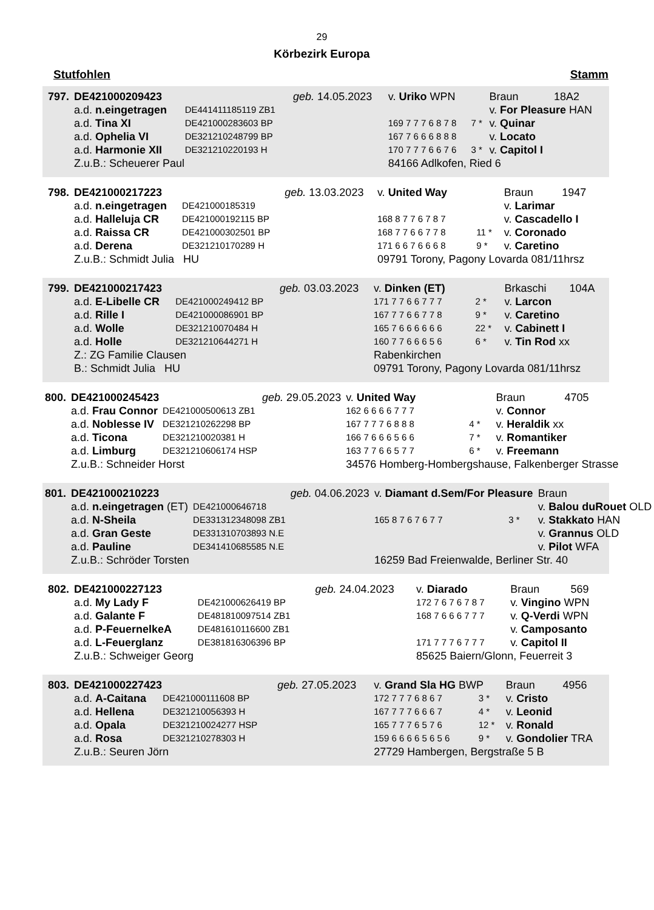29
Körbezirk Europa
Stutfohlen Stamm
| 797. | DE421000209423 | | geb. 14.05.2023 | v. Uriko WPN | | Braun | 18A2 |
| | a.d. n.eingetragen | DE441411185119 ZB1 | | | | v. For Pleasure HAN | |
| | a.d. Tina XI | DE421000283603 BP | | 169 7 7 7 6 8 7 8 | 7 * | v. Quinar | |
| | a.d. Ophelia VI | DE321210248799 BP | | 167 7 6 6 6 8 8 8 | | v. Locato | |
| | a.d. Harmonie XII | DE321210220193 H | | 170 7 7 7 6 6 7 6 | 3 * | v. Capitol I | |
| | Z.u.B.: Scheuerer Paul | | | 84166 Adlkofen, Ried 6 | | | |
| 798. | DE421000217223 | | geb. 13.03.2023 | v. United Way | | Braun | 1947 |
| | a.d. n.eingetragen | DE421000185319 | | | | v. Larimar | |
| | a.d. Halleluja CR | DE421000192115 BP | | 168 8 7 7 6 7 8 7 | | v. Cascadello I | |
| | a.d. Raissa CR | DE421000302501 BP | | 168 7 7 6 6 7 7 8 | 11 * | v. Coronado | |
| | a.d. Derena | DE321210170289 H | | 171 6 6 7 6 6 6 8 | 9 * | v. Caretino | |
| | Z.u.B.: Schmidt Julia HU | | | 09791 Torony, Pagony Lovarda 081/11hrsz | | | |
| 799. | DE421000217423 | | geb. 03.03.2023 | v. Dinken (ET) | | Brkaschi | 104A |
| | a.d. E-Libelle CR | DE421000249412 BP | | 171 7 7 6 6 7 7 7 | 2 * | v. Larcon | |
| | a.d. Rille I | DE421000086901 BP | | 167 7 7 6 6 7 7 8 | 9 * | v. Caretino | |
| | a.d. Wolle | DE321210070484 H | | 165 7 6 6 6 6 6 6 | 22 * | v. Cabinett I | |
| | a.d. Holle | DE321210644271 H | | 160 7 7 6 6 6 5 6 | 6 * | v. Tin Rod xx | |
| | Z.: ZG Familie Clausen | | | Rabenkirchen | | | |
| | B.: Schmidt Julia HU | | | 09791 Torony, Pagony Lovarda 081/11hrsz | | | |
| 800. | DE421000245423 | | geb. 29.05.2023 | v. United Way | | Braun | 4705 |
| | a.d. Frau Connor | DE421000500613 ZB1 | | 162 6 6 6 6 7 7 7 | | v. Connor | |
| | a.d. Noblesse IV | DE321210262298 BP | | 167 7 7 7 6 8 8 8 | 4 * | v. Heraldik xx | |
| | a.d. Ticona | DE321210020381 H | | 166 7 6 6 6 5 6 6 | 7 * | v. Romantiker | |
| | a.d. Limburg | DE321210606174 HSP | | 163 7 7 6 6 5 7 7 | 6 * | v. Freemann | |
| | Z.u.B.: Schneider Horst | | | 34576 Homberg-Hombergshause, Falkenberger Strasse | | | |
| 801. | DE421000210223 | | geb. 04.06.2023 | v. Diamant d.Sem/For Pleasure | | Braun | |
| | a.d. n.eingetragen (ET) | DE421000646718 | | | | v. Balou duRouet OLD | |
| | a.d. N-Sheila | DE331312348098 ZB1 | | 165 8 7 6 7 6 7 7 | 3 * | v. Stakkato HAN | |
| | a.d. Gran Geste | DE331310703893 N.E | | | | v. Grannus OLD | |
| | a.d. Pauline | DE341410685585 N.E | | | | v. Pilot WFA | |
| | Z.u.B.: Schröder Torsten | | | 16259 Bad Freienwalde, Berliner Str. 40 | | | |
| 802. | DE421000227123 | | geb. 24.04.2023 | v. Diarado | | Braun | 569 |
| | a.d. My Lady F | DE421000626419 BP | | 172 7 6 7 6 7 8 7 | | v. Vingino WPN | |
| | a.d. Galante F | DE481810097514 ZB1 | | 168 7 6 6 6 7 7 7 | | v. Q-Verdi WPN | |
| | a.d. P-FeuernelkeA | DE481610116600 ZB1 | | | | v. Camposanto | |
| | a.d. L-Feuerglanz | DE381816306396 BP | | 171 7 7 7 6 7 7 7 | | v. Capitol II | |
| | Z.u.B.: Schweiger Georg | | | 85625 Baiern/Glonn, Feuerreit 3 | | | |
| 803. | DE421000227423 | | geb. 27.05.2023 | v. Grand Sla HG BWP | | Braun | 4956 |
| | a.d. A-Caitana | DE421000111608 BP | | 172 7 7 7 6 8 6 7 | 3 * | v. Cristo | |
| | a.d. Hellena | DE321210056393 H | | 167 7 7 7 6 6 6 7 | 4 * | v. Leonid | |
| | a.d. Opala | DE321210024277 HSP | | 165 7 7 7 6 5 7 6 | 12 * | v. Ronald | |
| | a.d. Rosa | DE321210278303 H | | 159 6 6 6 6 5 6 5 6 | 9 * | v. Gondolier TRA | |
| | Z.u.B.: Seuren Jörn | | | 27729 Hambergen, Bergstraße 5 B | | | |